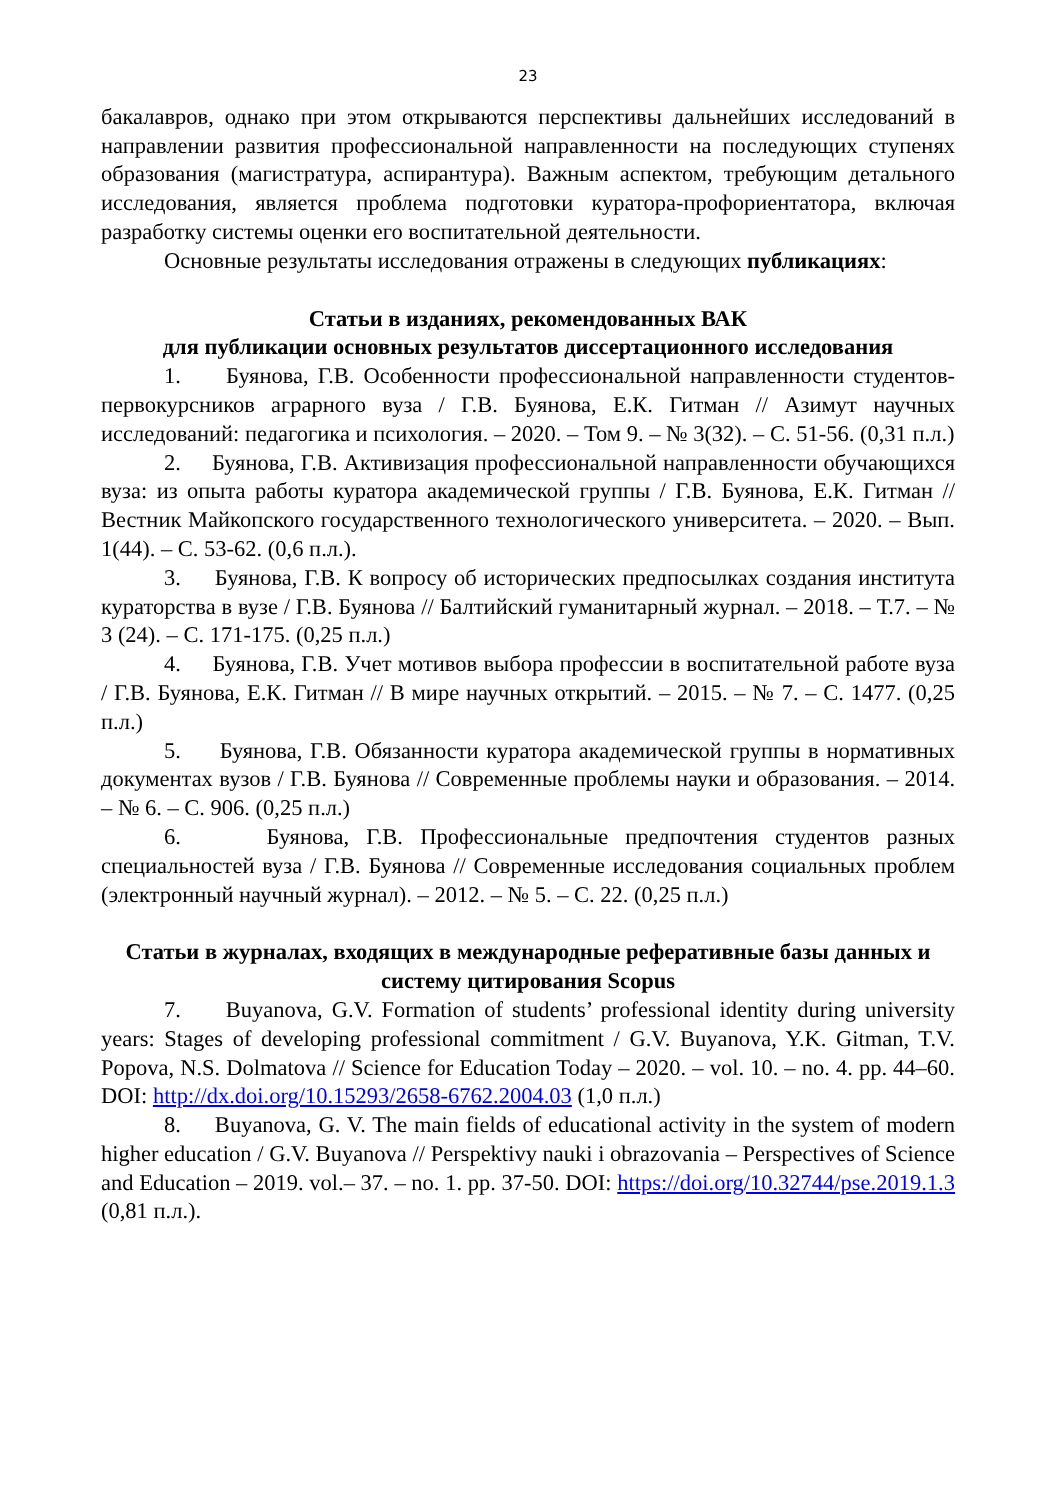23
бакалавров, однако при этом открываются перспективы дальнейших исследований в направлении развития профессиональной направленности на последующих ступенях образования (магистратура, аспирантура). Важным аспектом, требующим детального исследования, является проблема подготовки куратора-профориентатора, включая разработку системы оценки его воспитательной деятельности.
Основные результаты исследования отражены в следующих публикациях:
Статьи в изданиях, рекомендованных ВАК
для публикации основных результатов диссертационного исследования
1. Буянова, Г.В. Особенности профессиональной направленности студентов-первокурсников аграрного вуза / Г.В. Буянова, Е.К. Гитман // Азимут научных исследований: педагогика и психология. – 2020. – Том 9. – № 3(32). – С. 51-56. (0,31 п.л.)
2. Буянова, Г.В. Активизация профессиональной направленности обучающихся вуза: из опыта работы куратора академической группы / Г.В. Буянова, Е.К. Гитман // Вестник Майкопского государственного технологического университета. – 2020. – Вып. 1(44). – С. 53-62. (0,6 п.л.).
3. Буянова, Г.В. К вопросу об исторических предпосылках создания института кураторства в вузе / Г.В. Буянова // Балтийский гуманитарный журнал. – 2018. – Т.7. – № 3 (24). – С. 171-175. (0,25 п.л.)
4. Буянова, Г.В. Учет мотивов выбора профессии в воспитательной работе вуза / Г.В. Буянова, Е.К. Гитман // В мире научных открытий. – 2015. – № 7. – С. 1477. (0,25 п.л.)
5. Буянова, Г.В. Обязанности куратора академической группы в нормативных документах вузов / Г.В. Буянова // Современные проблемы науки и образования. – 2014. – № 6. – С. 906. (0,25 п.л.)
6. Буянова, Г.В. Профессиональные предпочтения студентов разных специальностей вуза / Г.В. Буянова // Современные исследования социальных проблем (электронный научный журнал). – 2012. – № 5. – С. 22. (0,25 п.л.)
Статьи в журналах, входящих в международные реферативные базы данных и систему цитирования Scopus
7. Buyanova, G.V. Formation of students’ professional identity during university years: Stages of developing professional commitment / G.V. Buyanova, Y.K. Gitman, T.V. Popova, N.S. Dolmatova // Science for Education Today – 2020. – vol. 10. – no. 4. pp. 44–60. DOI: http://dx.doi.org/10.15293/2658-6762.2004.03 (1,0 п.л.)
8. Buyanova, G. V. The main fields of educational activity in the system of modern higher education / G.V. Buyanova // Perspektivy nauki i obrazovania – Perspectives of Science and Education – 2019. vol.– 37. – no. 1. pp. 37-50. DOI: https://doi.org/10.32744/pse.2019.1.3 (0,81 п.л.).